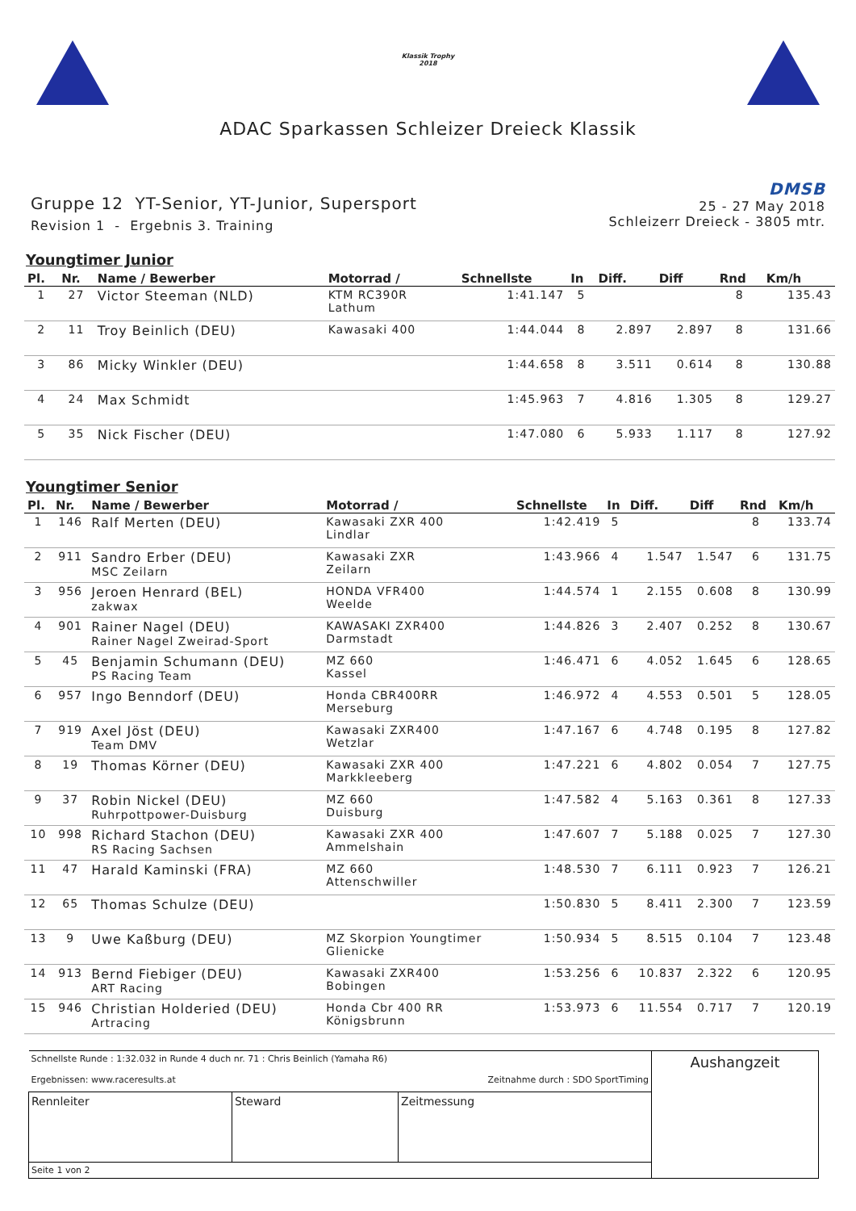Klassik Trophy
2018
ADAC Sparkassen Schleizer Dreieck Klassik
Gruppe 12 YT-Senior, YT-Junior, Supersport
Revision 1 - Ergebnis 3. Training
DMSB
25 - 27 May 2018
Schleizerr Dreieck - 3805 mtr.
Youngtimer Junior
| Pl. | Nr. | Name / Bewerber | Motorrad / | Schnellste | In | Diff. | Diff | Rnd | Km/h |
| --- | --- | --- | --- | --- | --- | --- | --- | --- | --- |
| 1 | 27 | Victor Steeman (NLD) | KTM RC390R Lathum | 1:41.147 | 5 | | | 8 | 135.43 |
| 2 | 11 | Troy Beinlich (DEU) | Kawasaki 400 | 1:44.044 | 8 | 2.897 | 2.897 | 8 | 131.66 |
| 3 | 86 | Micky Winkler (DEU) | | 1:44.658 | 8 | 3.511 | 0.614 | 8 | 130.88 |
| 4 | 24 | Max Schmidt | | 1:45.963 | 7 | 4.816 | 1.305 | 8 | 129.27 |
| 5 | 35 | Nick Fischer (DEU) | | 1:47.080 | 6 | 5.933 | 1.117 | 8 | 127.92 |
Youngtimer Senior
| Pl. | Nr. | Name / Bewerber | Motorrad / | Schnellste | In | Diff. | Diff | Rnd | Km/h |
| --- | --- | --- | --- | --- | --- | --- | --- | --- | --- |
| 1 | 146 | Ralf Merten (DEU) | Kawasaki ZXR 400 Lindlar | 1:42.419 | 5 | | | 8 | 133.74 |
| 2 | 911 | Sandro Erber (DEU) MSC Zeilarn | Kawasaki ZXR Zeilarn | 1:43.966 | 4 | 1.547 | 1.547 | 6 | 131.75 |
| 3 | 956 | Jeroen Henrard (BEL) zakwax | HONDA VFR400 Weelde | 1:44.574 | 1 | 2.155 | 0.608 | 8 | 130.99 |
| 4 | 901 | Rainer Nagel (DEU) Rainer Nagel Zweirad-Sport | KAWASAKI ZXR400 Darmstadt | 1:44.826 | 3 | 2.407 | 0.252 | 8 | 130.67 |
| 5 | 45 | Benjamin Schumann (DEU) PS Racing Team | MZ 660 Kassel | 1:46.471 | 6 | 4.052 | 1.645 | 6 | 128.65 |
| 6 | 957 | Ingo Benndorf (DEU) | Honda CBR400RR Merseburg | 1:46.972 | 4 | 4.553 | 0.501 | 5 | 128.05 |
| 7 | 919 | Axel Jöst (DEU) Team DMV | Kawasaki ZXR400 Wetzlar | 1:47.167 | 6 | 4.748 | 0.195 | 8 | 127.82 |
| 8 | 19 | Thomas Körner (DEU) | Kawasaki ZXR 400 Markkleeberg | 1:47.221 | 6 | 4.802 | 0.054 | 7 | 127.75 |
| 9 | 37 | Robin Nickel (DEU) Ruhrpottpower-Duisburg | MZ 660 Duisburg | 1:47.582 | 4 | 5.163 | 0.361 | 8 | 127.33 |
| 10 | 998 | Richard Stachon (DEU) RS Racing Sachsen | Kawasaki ZXR 400 Ammelshain | 1:47.607 | 7 | 5.188 | 0.025 | 7 | 127.30 |
| 11 | 47 | Harald Kaminski (FRA) | MZ 660 Attenschwiller | 1:48.530 | 7 | 6.111 | 0.923 | 7 | 126.21 |
| 12 | 65 | Thomas Schulze (DEU) | | 1:50.830 | 5 | 8.411 | 2.300 | 7 | 123.59 |
| 13 | 9 | Uwe Kaßburg (DEU) | MZ Skorpion Youngtimer Glienicke | 1:50.934 | 5 | 8.515 | 0.104 | 7 | 123.48 |
| 14 | 913 | Bernd Fiebiger (DEU) ART Racing | Kawasaki ZXR400 Bobingen | 1:53.256 | 6 | 10.837 | 2.322 | 6 | 120.95 |
| 15 | 946 | Christian Holderied (DEU) Artracing | Honda Cbr 400 RR Königsbrunn | 1:53.973 | 6 | 11.554 | 0.717 | 7 | 120.19 |
| Schnellste Runde : 1:32.032 in Runde 4 duch nr. 71 : Chris Beinlich (Yamaha R6) Ergebnissen: www.raceresults.at Zeitnahme durch : SDO SportTiming | | | Aushangzeit |
| Rennleiter | Steward | Zeitmessung | |
| Seite 1 von 2 | | | |